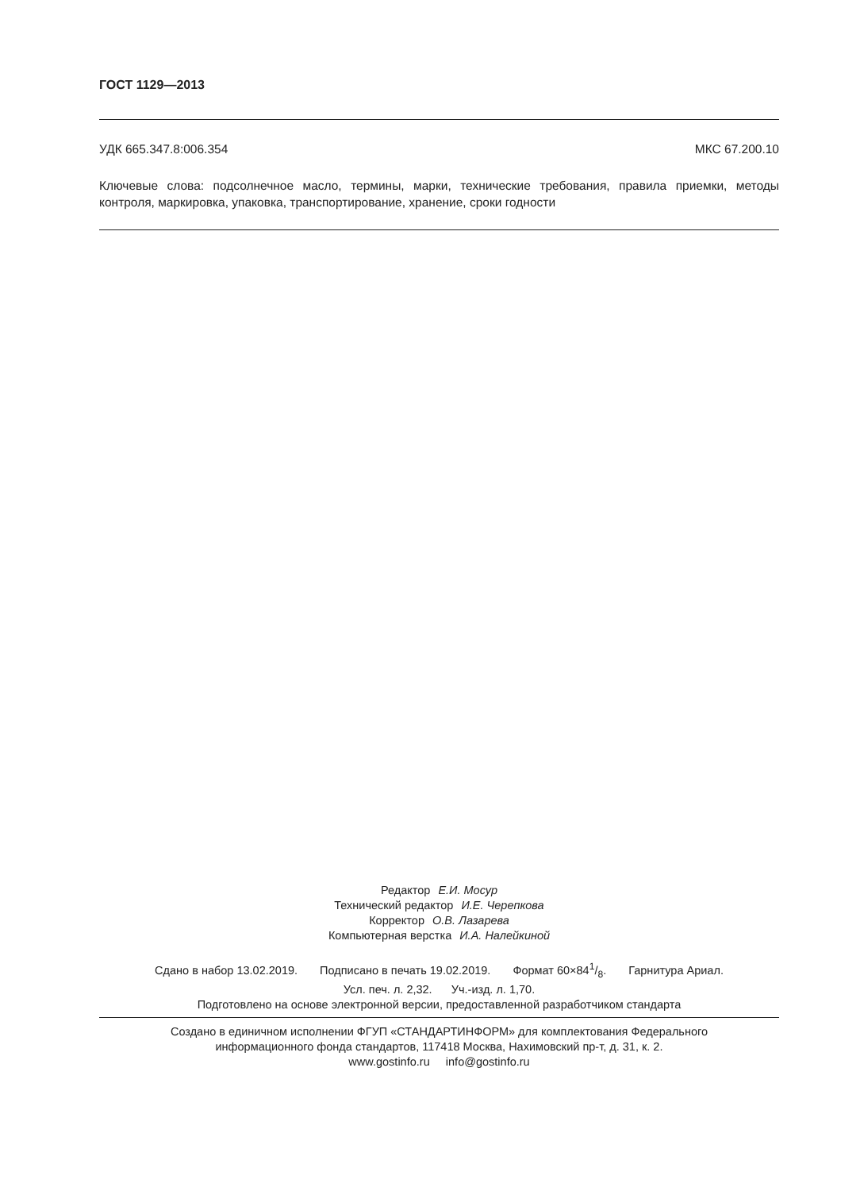ГОСТ 1129—2013
УДК 665.347.8:006.354 МКС 67.200.10
Ключевые слова: подсолнечное масло, термины, марки, технические требования, правила приемки, методы контроля, маркировка, упаковка, транспортирование, хранение, сроки годности
Редактор Е.И. Мосур
Технический редактор И.Е. Черепкова
Корректор О.В. Лазарева
Компьютерная верстка И.А. Налейкиной
Сдано в набор 13.02.2019. Подписано в печать 19.02.2019. Формат 60×841/8. Гарнитура Ариал.
Усл. печ. л. 2,32. Уч.-изд. л. 1,70.
Подготовлено на основе электронной версии, предоставленной разработчиком стандарта
Создано в единичном исполнении ФГУП «СТАНДАРТИНФОРМ» для комплектования Федерального
информационного фонда стандартов, 117418 Москва, Нахимовский пр-т, д. 31, к. 2.
www.gostinfo.ru info@gostinfo.ru